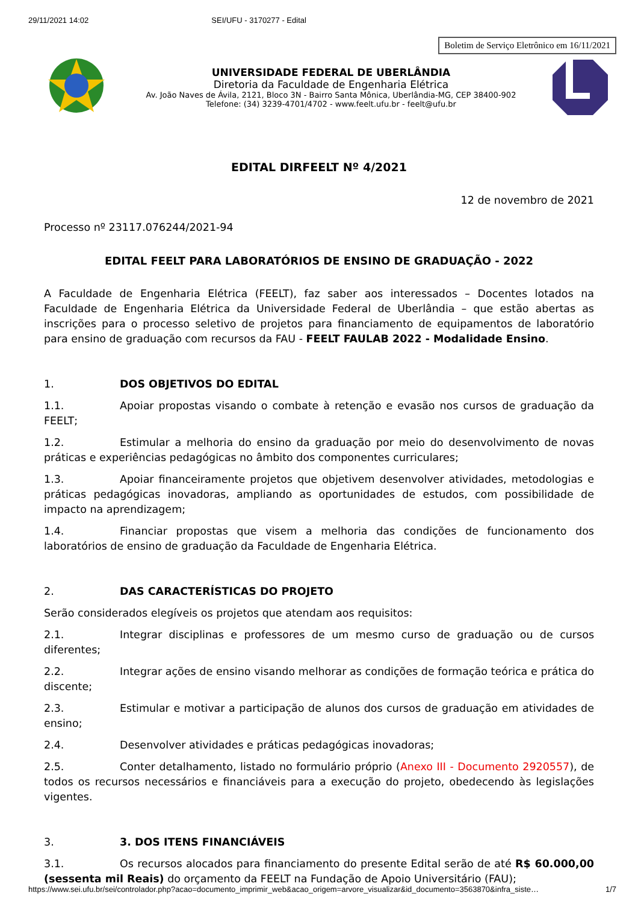29/11/2021 14:02 SEI/UFU - 3170277 - Edital
Boletim de Serviço Eletrônico em 16/11/2021
UNIVERSIDADE FEDERAL DE UBERLÂNDIA
Diretoria da Faculdade de Engenharia Elétrica
Av. João Naves de Ávila, 2121, Bloco 3N - Bairro Santa Mônica, Uberlândia-MG, CEP 38400-902
Telefone: (34) 3239-4701/4702 - www.feelt.ufu.br - feelt@ufu.br
EDITAL DIRFEELT Nº 4/2021
12 de novembro de 2021
Processo nº 23117.076244/2021-94
EDITAL FEELT PARA LABORATÓRIOS DE ENSINO DE GRADUAÇÃO - 2022
A Faculdade de Engenharia Elétrica (FEELT), faz saber aos interessados – Docentes lotados na Faculdade de Engenharia Elétrica da Universidade Federal de Uberlândia – que estão abertas as inscrições para o processo seletivo de projetos para financiamento de equipamentos de laboratório para ensino de graduação com recursos da FAU - FEELT FAULAB 2022 - Modalidade Ensino.
1. DOS OBJETIVOS DO EDITAL
1.1. Apoiar propostas visando o combate à retenção e evasão nos cursos de graduação da FEELT;
1.2. Estimular a melhoria do ensino da graduação por meio do desenvolvimento de novas práticas e experiências pedagógicas no âmbito dos componentes curriculares;
1.3. Apoiar financeiramente projetos que objetivem desenvolver atividades, metodologias e práticas pedagógicas inovadoras, ampliando as oportunidades de estudos, com possibilidade de impacto na aprendizagem;
1.4. Financiar propostas que visem a melhoria das condições de funcionamento dos laboratórios de ensino de graduação da Faculdade de Engenharia Elétrica.
2. DAS CARACTERÍSTICAS DO PROJETO
Serão considerados elegíveis os projetos que atendam aos requisitos:
2.1. Integrar disciplinas e professores de um mesmo curso de graduação ou de cursos diferentes;
2.2. Integrar ações de ensino visando melhorar as condições de formação teórica e prática do discente;
2.3. Estimular e motivar a participação de alunos dos cursos de graduação em atividades de ensino;
2.4. Desenvolver atividades e práticas pedagógicas inovadoras;
2.5. Conter detalhamento, listado no formulário próprio (Anexo III - Documento 2920557), de todos os recursos necessários e financiáveis para a execução do projeto, obedecendo às legislações vigentes.
3. 3. DOS ITENS FINANCIÁVEIS
3.1. Os recursos alocados para financiamento do presente Edital serão de até R$ 60.000,00 (sessenta mil Reais) do orçamento da FEELT na Fundação de Apoio Universitário (FAU);
https://www.sei.ufu.br/sei/controlador.php?acao=documento_imprimir_web&acao_origem=arvore_visualizar&id_documento=3563870&infra_siste… 1/7